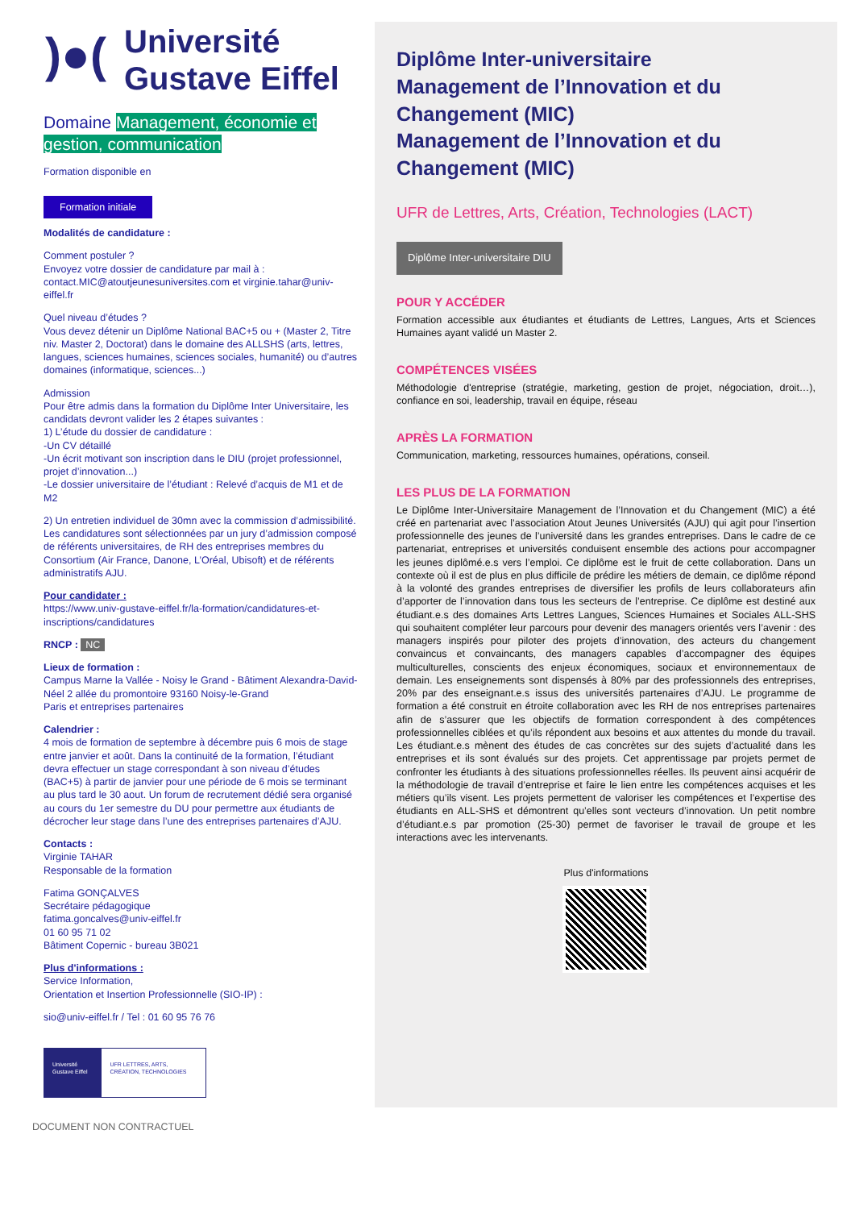)●(
Université
Gustave Eiffel
Domaine Management, économie et gestion, communication
Formation disponible en
Formation initiale
Modalités de candidature :
Comment postuler ?
Envoyez votre dossier de candidature par mail à : contact.MIC@atoutjeunesuniversites.com et virginie.tahar@univ-eiffel.fr
Quel niveau d’études ?
Vous devez détenir un Diplôme National BAC+5 ou + (Master 2, Titre niv. Master 2, Doctorat) dans le domaine des ALLSHS (arts, lettres, langues, sciences humaines, sciences sociales, humanité) ou d’autres domaines (informatique, sciences...)
Admission
Pour être admis dans la formation du Diplôme Inter Universitaire, les candidats devront valider les 2 étapes suivantes :
1) L’étude du dossier de candidature :
-Un CV détaillé
-Un écrit motivant son inscription dans le DIU (projet professionnel, projet d’innovation...)
-Le dossier universitaire de l’étudiant : Relevé d’acquis de M1 et de M2
2) Un entretien individuel de 30mn avec la commission d’admissibilité.
Les candidatures sont sélectionnées par un jury d’admission composé de référents universitaires, de RH des entreprises membres du Consortium (Air France, Danone, L’Oréal, Ubisoft) et de référents administratifs AJU.
Pour candidater :
https://www.univ-gustave-eiffel.fr/la-formation/candidatures-et-inscriptions/candidatures
RNCP : NC
Lieux de formation :
Campus Marne la Vallée - Noisy le Grand - Bâtiment Alexandra-David-Néel 2 allée du promontoire 93160 Noisy-le-Grand
Paris et entreprises partenaires
Calendrier :
4 mois de formation de septembre à décembre puis 6 mois de stage entre janvier et août. Dans la continuité de la formation, l’étudiant devra effectuer un stage correspondant à son niveau d’études (BAC+5) à partir de janvier pour une période de 6 mois se terminant au plus tard le 30 aout. Un forum de recrutement dédié sera organisé au cours du 1er semestre du DU pour permettre aux étudiants de décrocher leur stage dans l’une des entreprises partenaires d’AJU.
Contacts :
Virginie TAHAR
Responsable de la formation
Fatima GONÇALVES
Secrétaire pédagogique
fatima.goncalves@univ-eiffel.fr
01 60 95 71 02
Bâtiment Copernic - bureau 3B021
Plus d'informations :
Service Information,
Orientation et Insertion Professionnelle (SIO-IP) :
sio@univ-eiffel.fr / Tel : 01 60 95 76 76
Université Gustave Eiffel
UFR LETTRES, ARTS, CRÉATION, TECHNOLOGIES
DOCUMENT NON CONTRACTUEL
Diplôme Inter-universitaire
Management de l’Innovation et du Changement (MIC)
Management de l’Innovation et du Changement (MIC)
UFR de Lettres, Arts, Création, Technologies (LACT)
Diplôme Inter-universitaire DIU
POUR Y ACCÉDER
Formation accessible aux étudiantes et étudiants de Lettres, Langues, Arts et Sciences Humaines ayant validé un Master 2.
COMPÉTENCES VISÉES
Méthodologie d'entreprise (stratégie, marketing, gestion de projet, négociation, droit…), confiance en soi, leadership, travail en équipe, réseau
APRÈS LA FORMATION
Communication, marketing, ressources humaines, opérations, conseil.
LES PLUS DE LA FORMATION
Le Diplôme Inter-Universitaire Management de l’Innovation et du Changement (MIC) a été créé en partenariat avec l’association Atout Jeunes Universités (AJU) qui agit pour l’insertion professionnelle des jeunes de l’université dans les grandes entreprises. Dans le cadre de ce partenariat, entreprises et universités conduisent ensemble des actions pour accompagner les jeunes diplômé.e.s vers l’emploi. Ce diplôme est le fruit de cette collaboration. Dans un contexte où il est de plus en plus difficile de prédire les métiers de demain, ce diplôme répond à la volonté des grandes entreprises de diversifier les profils de leurs collaborateurs afin d’apporter de l’innovation dans tous les secteurs de l’entreprise. Ce diplôme est destiné aux étudiant.e.s des domaines Arts Lettres Langues, Sciences Humaines et Sociales ALL-SHS qui souhaitent compléter leur parcours pour devenir des managers orientés vers l’avenir : des managers inspirés pour piloter des projets d’innovation, des acteurs du changement convaincus et convaincants, des managers capables d’accompagner des équipes multiculturelles, conscients des enjeux économiques, sociaux et environnementaux de demain. Les enseignements sont dispensés à 80% par des professionnels des entreprises, 20% par des enseignant.e.s issus des universités partenaires d’AJU. Le programme de formation a été construit en étroite collaboration avec les RH de nos entreprises partenaires afin de s’assurer que les objectifs de formation correspondent à des compétences professionnelles ciblées et qu’ils répondent aux besoins et aux attentes du monde du travail. Les étudiant.e.s mènent des études de cas concrètes sur des sujets d’actualité dans les entreprises et ils sont évalués sur des projets. Cet apprentissage par projets permet de confronter les étudiants à des situations professionnelles réelles. Ils peuvent ainsi acquérir de la méthodologie de travail d’entreprise et faire le lien entre les compétences acquises et les métiers qu’ils visent. Les projets permettent de valoriser les compétences et l’expertise des étudiants en ALL-SHS et démontrent qu’elles sont vecteurs d’innovation. Un petit nombre d’étudiant.e.s par promotion (25-30) permet de favoriser le travail de groupe et les interactions avec les intervenants.
Plus d'informations